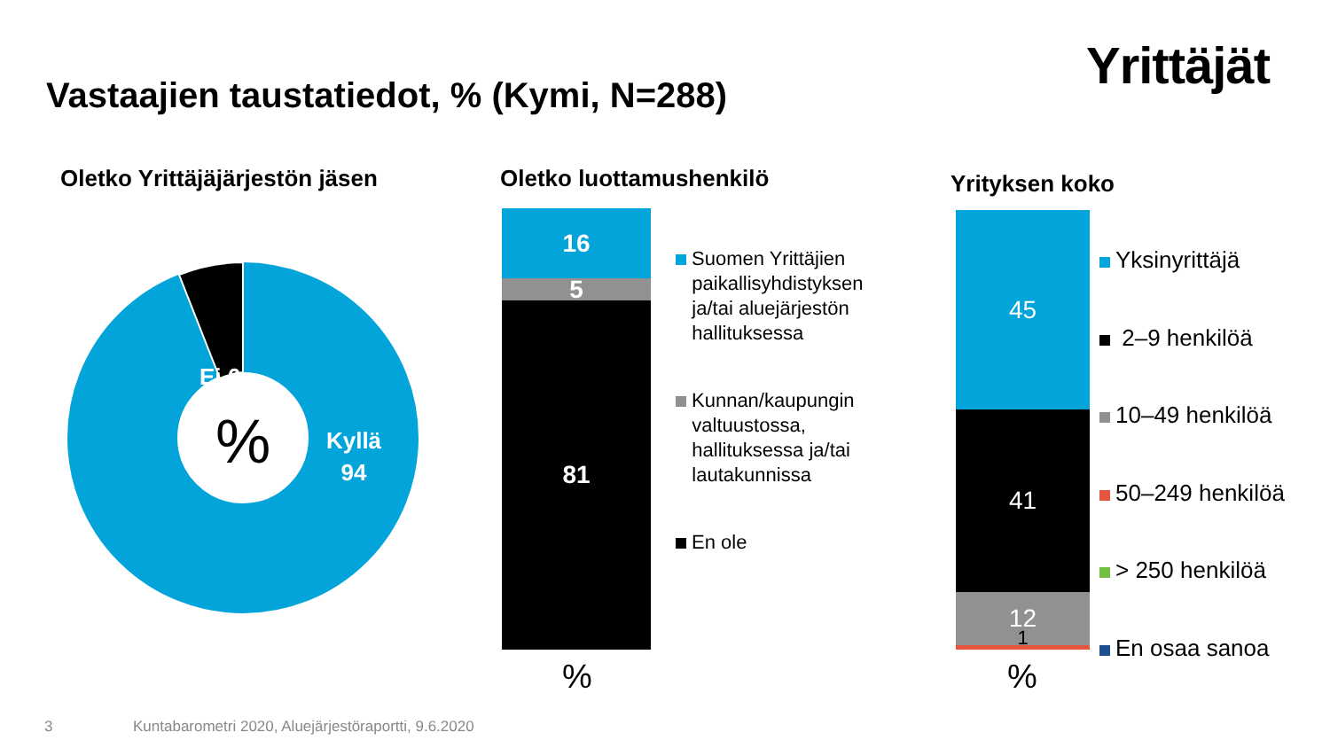Yrittäjät
Vastaajien taustatiedot, % (Kymi, N=288)
Oletko Yrittäjäjärjestön jäsen Oletko luottamushenkilö Yrityksen koko
%
Ei 6
Kyllä
94
16
5
81
%
Suomen Yrittäjien
paikallisyhdistyksen
ja/tai aluejärjestön
hallituksessa
Kunnan/kaupungin
valtuustossa,
hallituksessa ja/tai
lautakunnissa
En ole
45
41
12
1
%
Yksinyrittäjä
2–9 henkilöä
10–49 henkilöä
50–249 henkilöä
> 250 henkilöä
En osaa sanoa
3
Kuntabarometri 2020, Aluejärjestöraportti, 9.6.2020